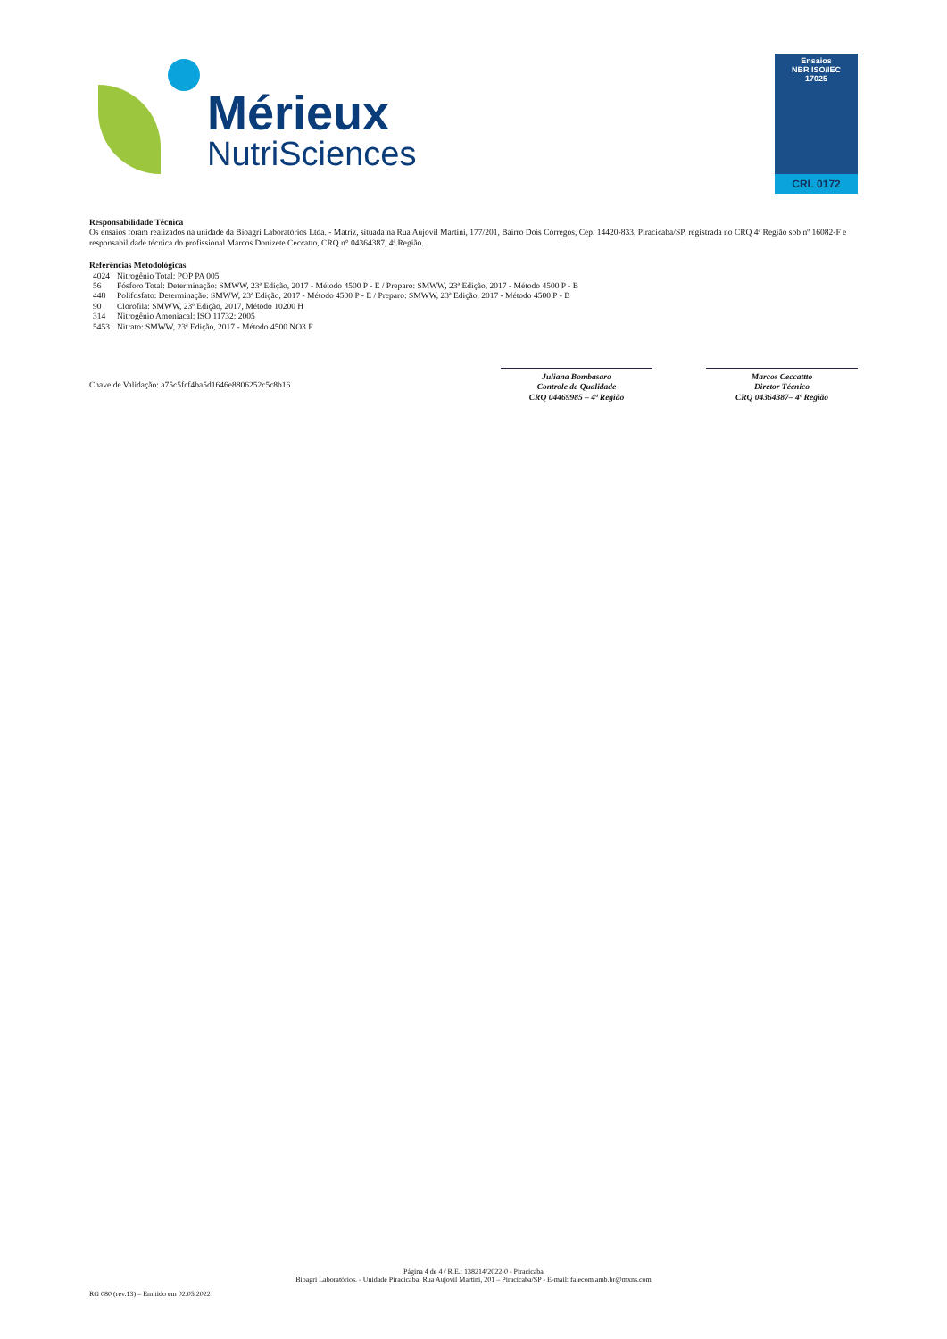Mérieux
NutriSciences
Ensaios
NBR ISO/IEC
17025
CRL 0172
Responsabilidade Técnica
Os ensaios foram realizados na unidade da Bioagri Laboratórios Ltda. - Matriz, situada na Rua Aujovil Martini, 177/201, Bairro Dois Córregos, Cep. 14420-833, Piracicaba/SP, registrada no CRQ 4ª Região sob nº 16082-F e responsabilidade técnica do profissional Marcos Donizete Ceccatto, CRQ n° 04364387, 4ª.Região.
Referências Metodológicas
| 4024 | Nitrogênio Total: POP PA 005 |
| 56 | Fósforo Total: Determinação: SMWW, 23ª Edição, 2017 - Método 4500 P - E / Preparo: SMWW, 23ª Edição, 2017 - Método 4500 P - B |
| 448 | Polifosfato: Determinação: SMWW, 23ª Edição, 2017 - Método 4500 P - E / Preparo: SMWW, 23ª Edição, 2017 - Método 4500 P - B |
| 90 | Clorofila: SMWW, 23ª Edição, 2017, Método 10200 H |
| 314 | Nitrogênio Amoniacal: ISO 11732: 2005 |
| 5453 | Nitrato: SMWW, 23ª Edição, 2017 - Método 4500 NO3 F |
Chave de Validação: a75c5fcf4ba5d1646e8806252c5c8b16
Juliana Bombasaro
Controle de Qualidade
CRQ 04469985 – 4ª Região
Marcos Ceccattto
Diretor Técnico
CRQ 04364387– 4ª Região
Página 4 de 4 / R.E.: 138214/2022-0 - Piracicaba
Bioagri Laboratórios. - Unidade Piracicaba: Rua Aujovil Martini, 201 – Piracicaba/SP - E-mail: falecom.amb.br@mxns.com
RG 080 (rev.13) – Emitido em 02.05.2022